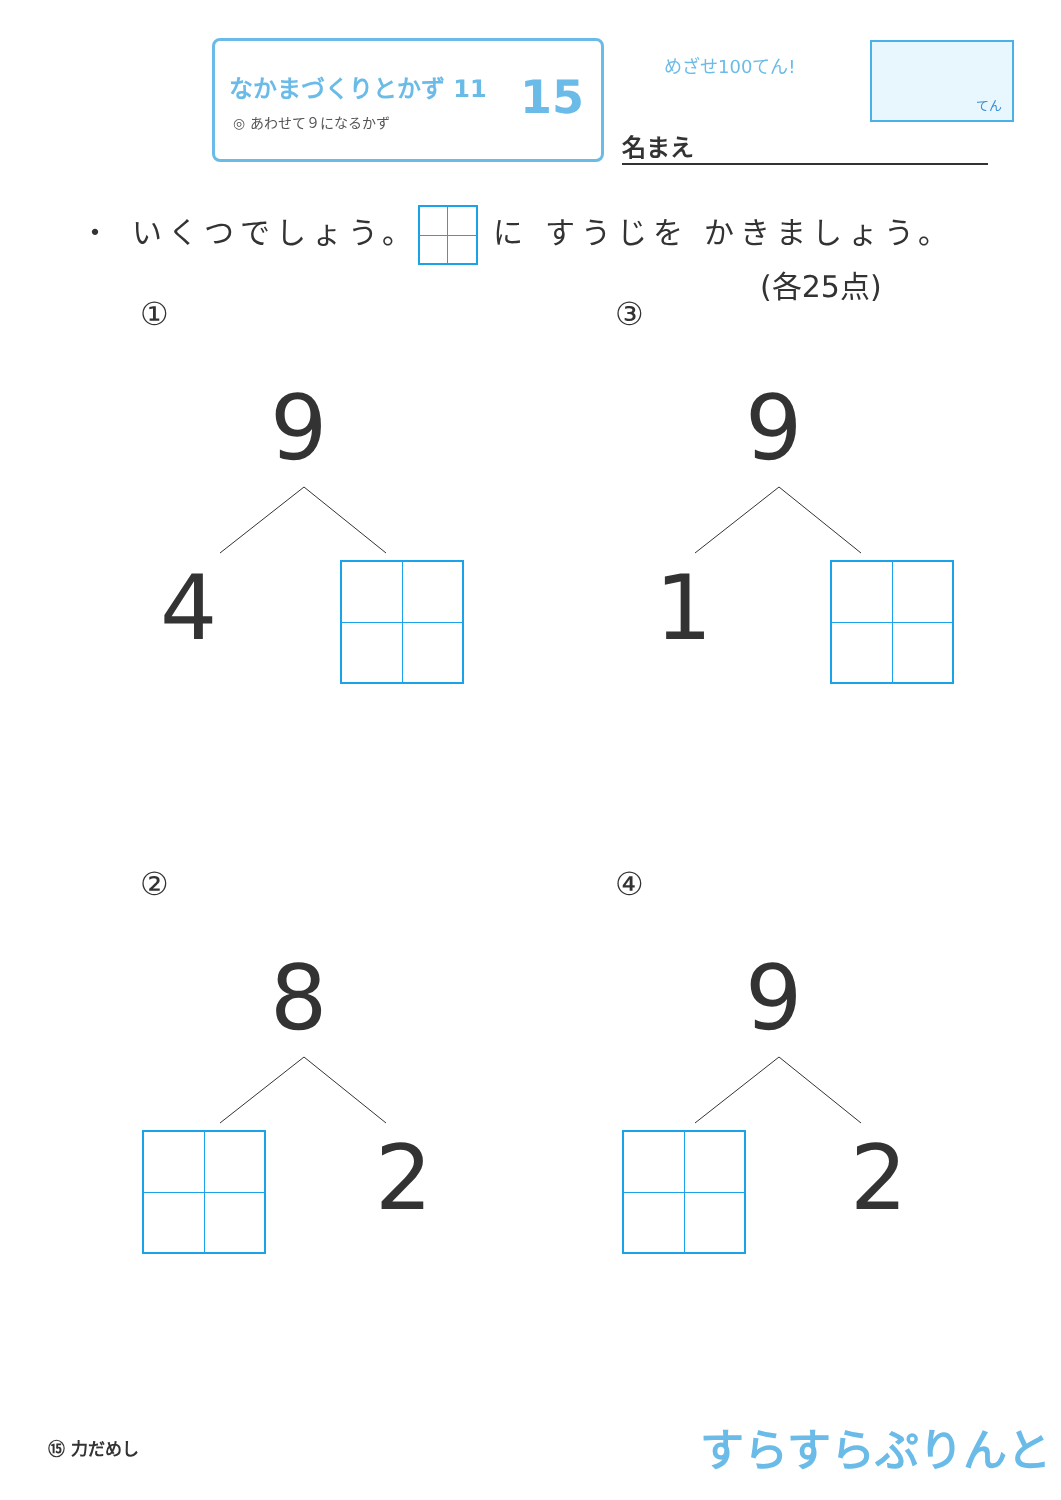なかまづくりとかず 11
◎ あわせて９になるかず
15
めざせ100てん!
てん
名まえ
・ いくつでしょう。 に すうじを かきましょう。
(各25点)
①
9
4
③
9
1
②
8
2
④
9
2
⑮ 力だめし すらすらぷりんと